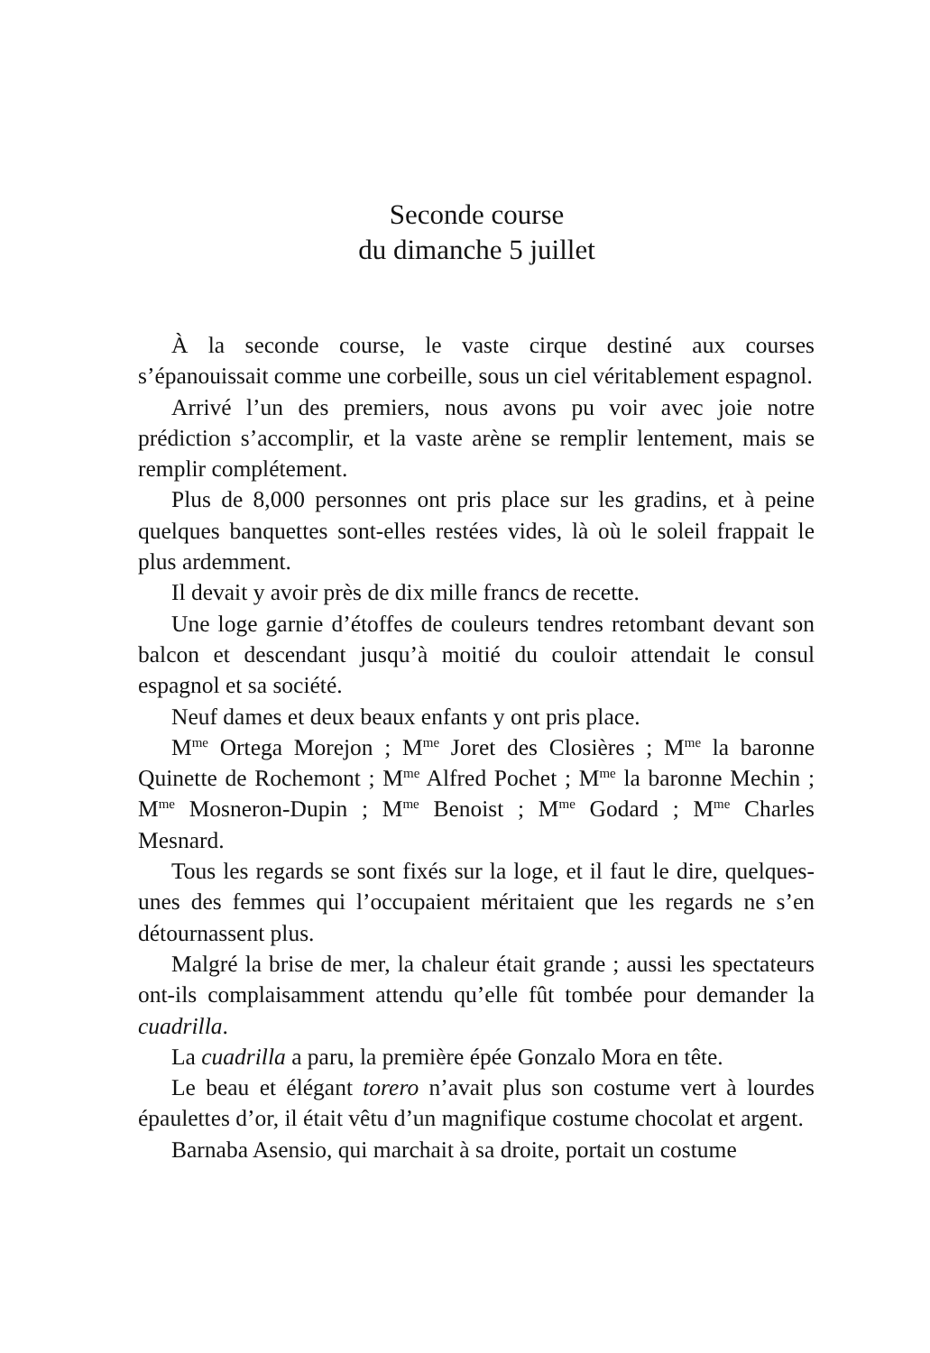Seconde course
du dimanche 5 juillet
À la seconde course, le vaste cirque destiné aux courses s’épanouissait comme une corbeille, sous un ciel véritablement espagnol.
Arrivé l’un des premiers, nous avons pu voir avec joie notre prédiction s’accomplir, et la vaste arène se remplir lentement, mais se remplir complétement.
Plus de 8,000 personnes ont pris place sur les gradins, et à peine quelques banquettes sont-elles restées vides, là où le soleil frappait le plus ardemment.
Il devait y avoir près de dix mille francs de recette.
Une loge garnie d’étoffes de couleurs tendres retombant devant son balcon et descendant jusqu’à moitié du couloir attendait le consul espagnol et sa société.
Neuf dames et deux beaux enfants y ont pris place.
M<sup>me</sup> Ortega Morejon ; M<sup>me</sup> Joret des Closières ; M<sup>me</sup> la baronne Quinette de Rochemont ; M<sup>me</sup> Alfred Pochet ; M<sup>me</sup> la baronne Mechin ; M<sup>me</sup> Mosneron-Dupin ; M<sup>me</sup> Benoist ; M<sup>me</sup> Godard ; M<sup>me</sup> Charles Mesnard.
Tous les regards se sont fixés sur la loge, et il faut le dire, quelques-unes des femmes qui l’occupaient méritaient que les regards ne s’en détournassent plus.
Malgré la brise de mer, la chaleur était grande ; aussi les spectateurs ont-ils complaisamment attendu qu’elle fût tombée pour demander la cuadrilla.
La cuadrilla a paru, la première épée Gonzalo Mora en tête.
Le beau et élégant torero n’avait plus son costume vert à lourdes épaulettes d’or, il était vêtu d’un magnifique costume chocolat et argent.
Barnaba Asensio, qui marchait à sa droite, portait un costume